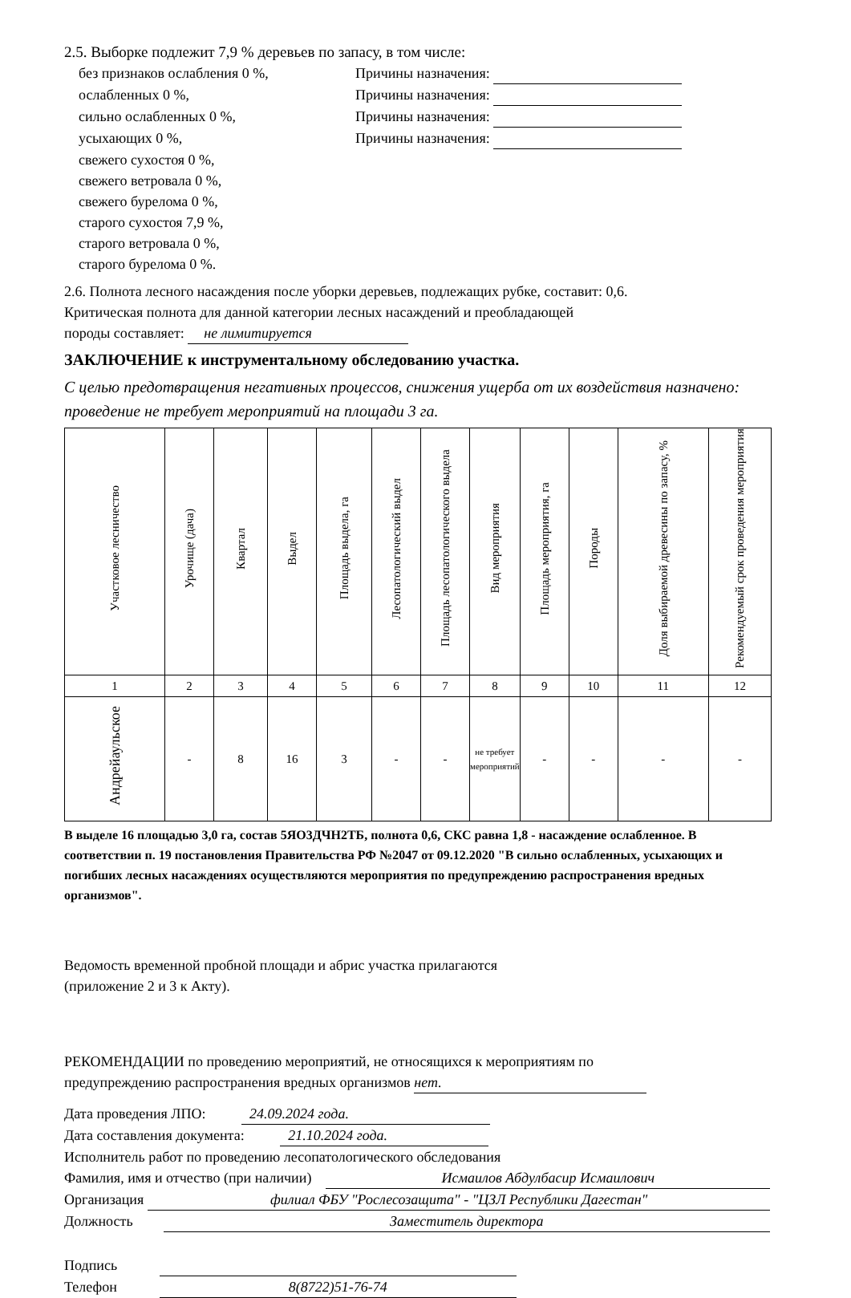2.5. Выборке подлежит 7,9 % деревьев по запасу, в том числе:
без признаков ослабления 0 %, Причины назначения:
ослабленных 0 %, Причины назначения:
сильно ослабленных 0 %, Причины назначения:
усыхающих 0 %, Причины назначения:
свежего сухостоя 0 %,
свежего ветровала 0 %,
свежего бурелома 0 %,
старого сухостоя 7,9 %,
старого ветровала 0 %,
старого бурелома 0 %.
2.6. Полнота лесного насаждения после уборки деревьев, подлежащих рубке, составит: 0,6.
Критическая полнота для данной категории лесных насаждений и преобладающей
породы составляет: не лимитируется
ЗАКЛЮЧЕНИЕ к инструментальному обследованию участка.
С целью предотвращения негативных процессов, снижения ущерба от их воздействия назначено: проведение не требует мероприятий на площади 3 га.
| Участковое лесничество | Урочище (дача) | Квартал | Выдел | Площадь выдела, га | Лесопатологический выдел | Площадь лесопатологического выдела | Вид мероприятия | Площадь мероприятия, га | Породы | Доля выбираемой древесины по запасу, % | Рекомендуемый срок проведения мероприятия |
| 1 | 2 | 3 | 4 | 5 | 6 | 7 | 8 | 9 | 10 | 11 | 12 |
| Андрейаульское | - | 8 | 16 | 3 | - | - | не требует мероприятий | - | - | - | - |
В выделе 16 площадью 3,0 га, состав 5ЯО3ДЧН2ТБ, полнота 0,6, СКС равна 1,8 - насаждение ослабленное. В соответствии п. 19 постановления Правительства РФ №2047 от 09.12.2020 "В сильно ослабленных, усыхающих и погибших лесных насаждениях осуществляются мероприятия по предупреждению распространения вредных организмов".
Ведомость временной пробной площади и абрис участка прилагаются
(приложение 2 и 3 к Акту).
РЕКОМЕНДАЦИИ по проведению мероприятий, не относящихся к мероприятиям по
предупреждению распространения вредных организмов нет.
Дата проведения ЛПО: 24.09.2024 года.
Дата составления документа: 21.10.2024 года.
Исполнитель работ по проведению лесопатологического обследования
Фамилия, имя и отчество (при наличии) Исмаилов Абдулбасир Исмаилович
Организация филиал ФБУ "Рослесозащита" - "ЦЗЛ Республики Дагестан"
Должность Заместитель директора
Подпись
Телефон 8(8722)51-76-74